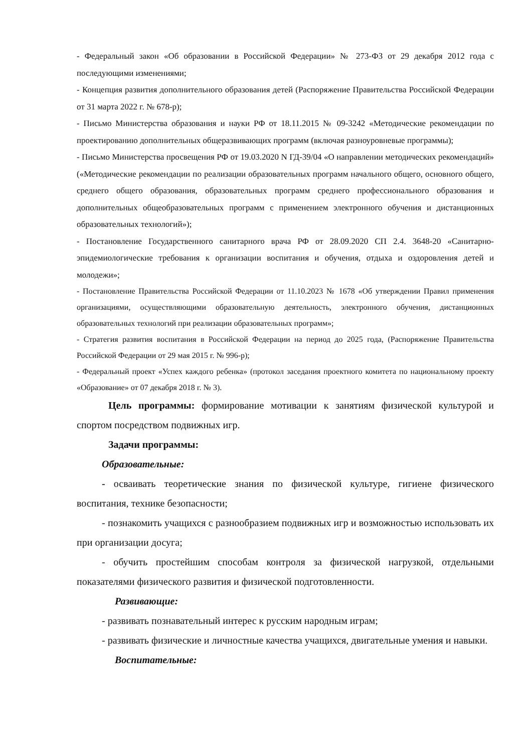- Федеральный закон «Об образовании в Российской Федерации» № 273-ФЗ от 29 декабря 2012 года с последующими изменениями;
- Концепция развития дополнительного образования детей (Распоряжение Правительства Российской Федерации от 31 марта 2022 г. № 678-р);
- Письмо Министерства образования и науки РФ от 18.11.2015 № 09-3242 «Методические рекомендации по проектированию дополнительных общеразвивающих программ (включая разноуровневые программы);
- Письмо Министерства просвещения РФ от 19.03.2020 N ГД-39/04 «О направлении методических рекомендаций» («Методические рекомендации по реализации образовательных программ начального общего, основного общего, среднего общего образования, образовательных программ среднего профессионального образования и дополнительных общеобразовательных программ с применением электронного обучения и дистанционных образовательных технологий»);
- Постановление Государственного санитарного врача РФ от 28.09.2020 СП 2.4. 3648-20 «Санитарно-эпидемиологические требования к организации воспитания и обучения, отдыха и оздоровления детей и молодежи»;
- Постановление Правительства Российской Федерации от 11.10.2023 № 1678 «Об утверждении Правил применения организациями, осуществляющими образовательную деятельность, электронного обучения, дистанционных образовательных технологий при реализации образовательных программ»;
- Стратегия развития воспитания в Российской Федерации на период до 2025 года, (Распоряжение Правительства Российской Федерации от 29 мая 2015 г. № 996-р);
- Федеральный проект «Успех каждого ребенка» (протокол заседания проектного комитета по национальному проекту «Образование» от 07 декабря 2018 г. № 3).
Цель программы: формирование мотивации к занятиям физической культурой и спортом посредством подвижных игр.
Задачи программы:
Образовательные:
- осваивать теоретические знания по физической культуре, гигиене физического воспитания, технике безопасности;
- познакомить учащихся с разнообразием подвижных игр и возможностью использовать их при организации досуга;
- обучить простейшим способам контроля за физической нагрузкой, отдельными показателями физического развития и физической подготовленности.
Развивающие:
- развивать познавательный интерес к русским народным играм;
- развивать физические и личностные качества учащихся, двигательные умения и навыки.
Воспитательные: